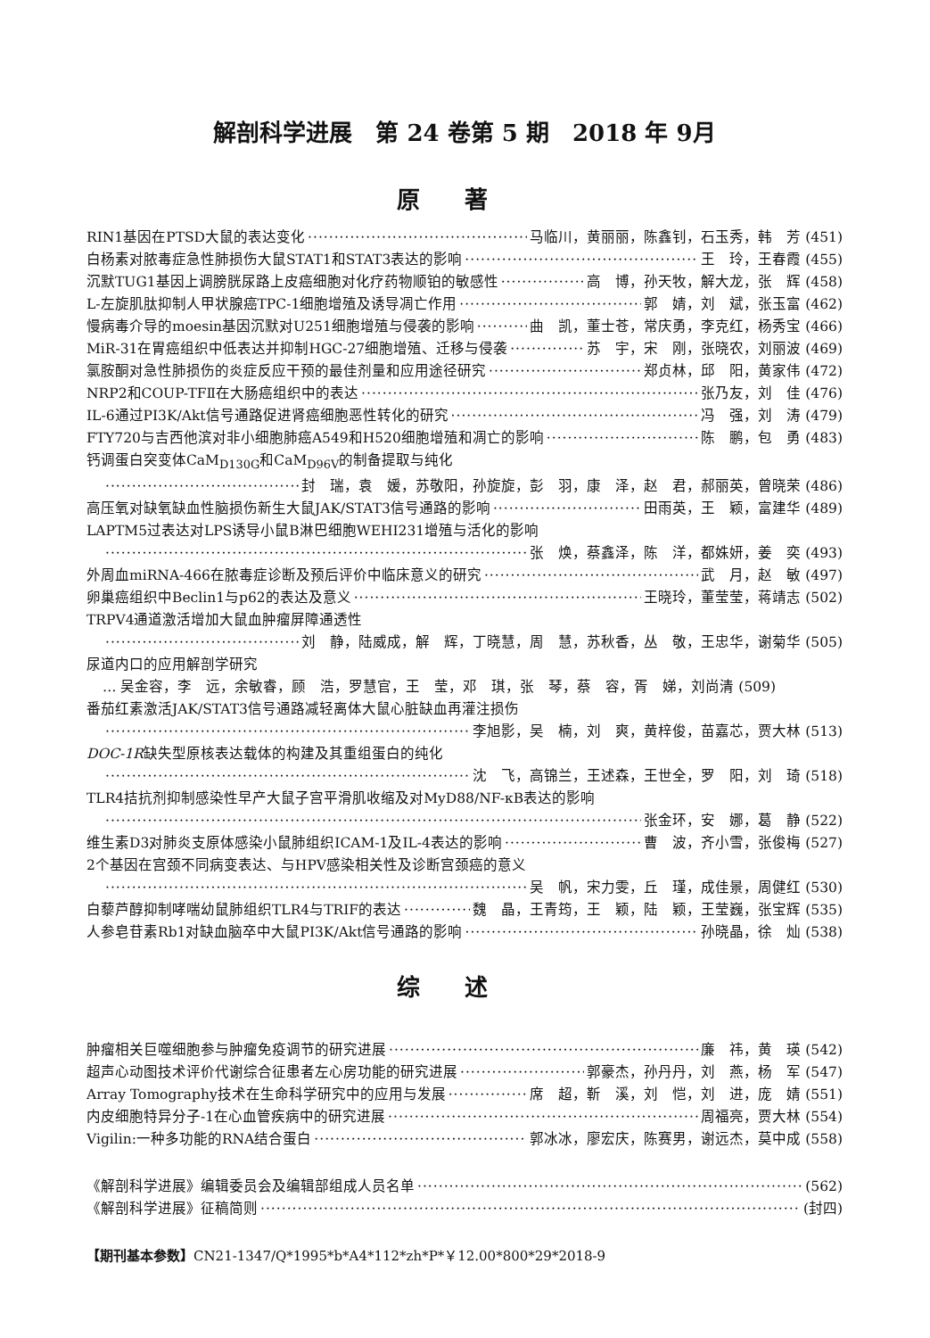解剖科学进展　第 24 卷第 5 期　2018 年 9月
原著
RIN1基因在PTSD大鼠的表达变化 马临川，黄丽丽，陈鑫钊，石玉秀，韩　芳 (451)
白杨素对脓毒症急性肺损伤大鼠STAT1和STAT3表达的影响 王　玲，王春霞 (455)
沉默TUG1基因上调膀胱尿路上皮癌细胞对化疗药物顺铂的敏感性 高　博，孙天牧，解大龙，张　辉 (458)
L-左旋肌肽抑制人甲状腺癌TPC-1细胞增殖及诱导凋亡作用 郭　婧，刘　斌，张玉富 (462)
慢病毒介导的moesin基因沉默对U251细胞增殖与侵袭的影响 曲　凯，董士苍，常庆勇，李克红，杨秀宝 (466)
MiR-31在胃癌组织中低表达并抑制HGC-27细胞增殖、迁移与侵袭 苏　宇，宋　刚，张晓农，刘丽波 (469)
氯胺酮对急性肺损伤的炎症反应干预的最佳剂量和应用途径研究 郑贞林，邱　阳，黄家伟 (472)
NRP2和COUP-TFⅡ在大肠癌组织中的表达 张乃友，刘　佳 (476)
IL-6通过PI3K/Akt信号通路促进肾癌细胞恶性转化的研究 冯　强，刘　涛 (479)
FTY720与吉西他滨对非小细胞肺癌A549和H520细胞增殖和凋亡的影响 陈　鹏，包　勇 (483)
钙调蛋白突变体CaM<sub>D130G</sub>和CaM<sub>D96V</sub>的制备提取与纯化
封　瑞，袁　媛，苏敬阳，孙旋旋，彭　羽，康　泽，赵　君，郝丽英，曾晓荣 (486)
高压氧对缺氧缺血性脑损伤新生大鼠JAK/STAT3信号通路的影响 田雨英，王　颖，富建华 (489)
LAPTM5过表达对LPS诱导小鼠B淋巴细胞WEHI231增殖与活化的影响
张　焕，蔡鑫泽，陈　洋，都姝妍，姜　奕 (493)
外周血miRNA-466在脓毒症诊断及预后评价中临床意义的研究 武　月，赵　敏 (497)
卵巢癌组织中Beclin1与p62的表达及意义 王晓玲，董莹莹，蒋靖志 (502)
TRPV4通道激活增加大鼠血肿瘤屏障通透性
刘　静，陆威成，解　辉，丁晓慧，周　慧，苏秋香，丛　敬，王忠华，谢菊华 (505)
尿道内口的应用解剖学研究
… 吴金容，李　远，余敏睿，顾　浩，罗慧官，王　莹，邓　琪，张　琴，蔡　容，胥　娣，刘尚清 (509)
番茄红素激活JAK/STAT3信号通路减轻离体大鼠心脏缺血再灌注损伤
李旭影，吴　楠，刘　爽，黄梓俊，苗嘉芯，贾大林 (513)
DOC-1R缺失型原核表达载体的构建及其重组蛋白的纯化
沈　飞，高锦兰，王述森，王世全，罗　阳，刘　琦 (518)
TLR4拮抗剂抑制感染性早产大鼠子宫平滑肌收缩及对MyD88/NF-κB表达的影响
张金环，安　娜，葛　静 (522)
维生素D3对肺炎支原体感染小鼠肺组织ICAM-1及IL-4表达的影响 曹　波，齐小雪，张俊梅 (527)
2个基因在宫颈不同病变表达、与HPV感染相关性及诊断宫颈癌的意义
吴　帆，宋力雯，丘　瑾，成佳景，周健红 (530)
白藜芦醇抑制哮喘幼鼠肺组织TLR4与TRIF的表达 魏　晶，王青筠，王　颖，陆　颖，王莹巍，张宝辉 (535)
人参皂苷素Rb1对缺血脑卒中大鼠PI3K/Akt信号通路的影响 孙晓晶，徐　灿 (538)
综述
肿瘤相关巨噬细胞参与肿瘤免疫调节的研究进展 廉　祎，黄　瑛 (542)
超声心动图技术评价代谢综合征患者左心房功能的研究进展 郭豪杰，孙丹丹，刘　燕，杨　军 (547)
Array Tomography技术在生命科学研究中的应用与发展 席　超，靳　溪，刘　恺，刘　进，庞　婧 (551)
内皮细胞特异分子-1在心血管疾病中的研究进展 周福亮，贾大林 (554)
Vigilin:一种多功能的RNA结合蛋白 郭冰冰，廖宏庆，陈赛男，谢远杰，莫中成 (558)
《解剖科学进展》编辑委员会及编辑部组成人员名单 (562)
《解剖科学进展》征稿简则 (封四)
【期刊基本参数】CN21-1347/Q*1995*b*A4*112*zh*P*￥12.00*800*29*2018-9